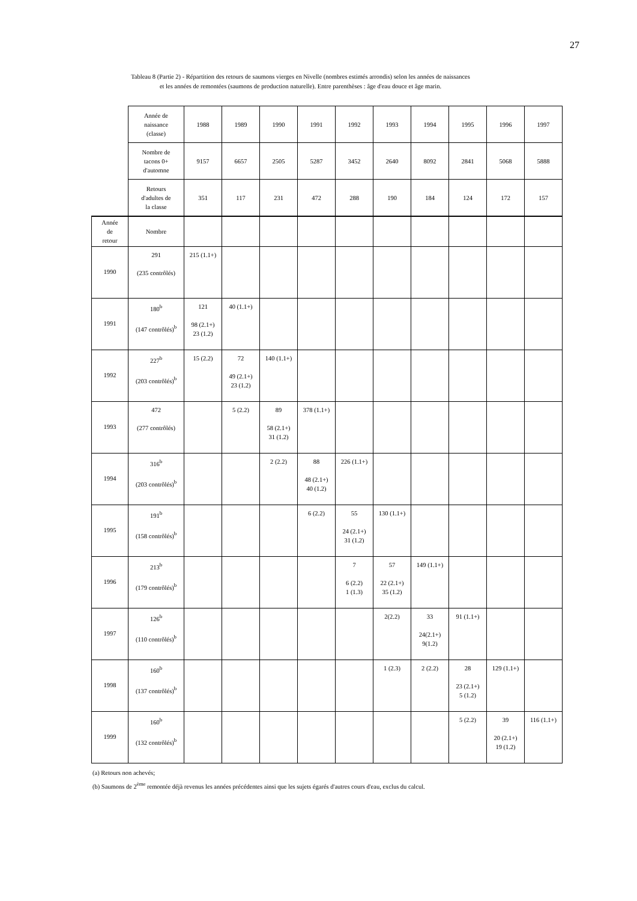27
Tableau 8 (Partie 2) - Répartition des retours de saumons vierges en Nivelle (nombres estimés arrondis) selon les années de naissances
et les années de remontées (saumons de production naturelle). Entre parenthèses : âge d'eau douce et âge marin.
| | Année de naissance (classe) | 1988 | 1989 | 1990 | 1991 | 1992 | 1993 | 1994 | 1995 | 1996 | 1997 |
| | Nombre de tacons 0+ d'automne | 9157 | 6657 | 2505 | 5287 | 3452 | 2640 | 8092 | 2841 | 5068 | 5888 |
| | Retours d'adultes de la classe | 351 | 117 | 231 | 472 | 288 | 190 | 184 | 124 | 172 | 157 |
| Année de retour | Nombre | | | | | | | | | | |
| 1990 | 291 (235 contrôlés) | 215 (1.1+) | | | | | | | | | |
| 1991 | 180<sup>b</sup> (147 contrôlés)<sup>b</sup> | 121 98 (2.1+) 23 (1.2) | 40 (1.1+) | | | | | | | | |
| 1992 | 227<sup>b</sup> (203 contrôlés)<sup>b</sup> | 15 (2.2) | 72 49 (2.1+) 23 (1.2) | 140 (1.1+) | | | | | | | |
| 1993 | 472 (277 contrôlés) | | 5 (2.2) | 89 58 (2.1+) 31 (1.2) | 378 (1.1+) | | | | | | |
| 1994 | 316<sup>b</sup> (203 contrôlés)<sup>b</sup> | | | 2 (2.2) | 88 48 (2.1+) 40 (1.2) | 226 (1.1+) | | | | | |
| 1995 | 191<sup>b</sup> (158 contrôlés)<sup>b</sup> | | | | 6 (2.2) | 55 24 (2.1+) 31 (1.2) | 130 (1.1+) | | | | |
| 1996 | 213<sup>b</sup> (179 contrôlés)<sup>b</sup> | | | | | 7 6 (2.2) 1 (1.3) | 57 22 (2.1+) 35 (1.2) | 149 (1.1+) | | | |
| 1997 | 126<sup>b</sup> (110 contrôlés)<sup>b</sup> | | | | | | 2(2.2) | 33 24(2.1+) 9(1.2) | 91 (1.1+) | | |
| 1998 | 160<sup>b</sup> (137 contrôlés)<sup>b</sup> | | | | | | 1 (2.3) | 2 (2.2) | 28 23 (2.1+) 5 (1.2) | 129 (1.1+) | |
| 1999 | 160<sup>b</sup> (132 contrôlés)<sup>b</sup> | | | | | | | | 5 (2.2) | 39 20 (2.1+) 19 (1.2) | 116 (1.1+) |
(a) Retours non achevés;
(b) Saumons de 2<sup>ème</sup> remontée déjà revenus les années précédentes ainsi que les sujets égarés d'autres cours d'eau, exclus du calcul.